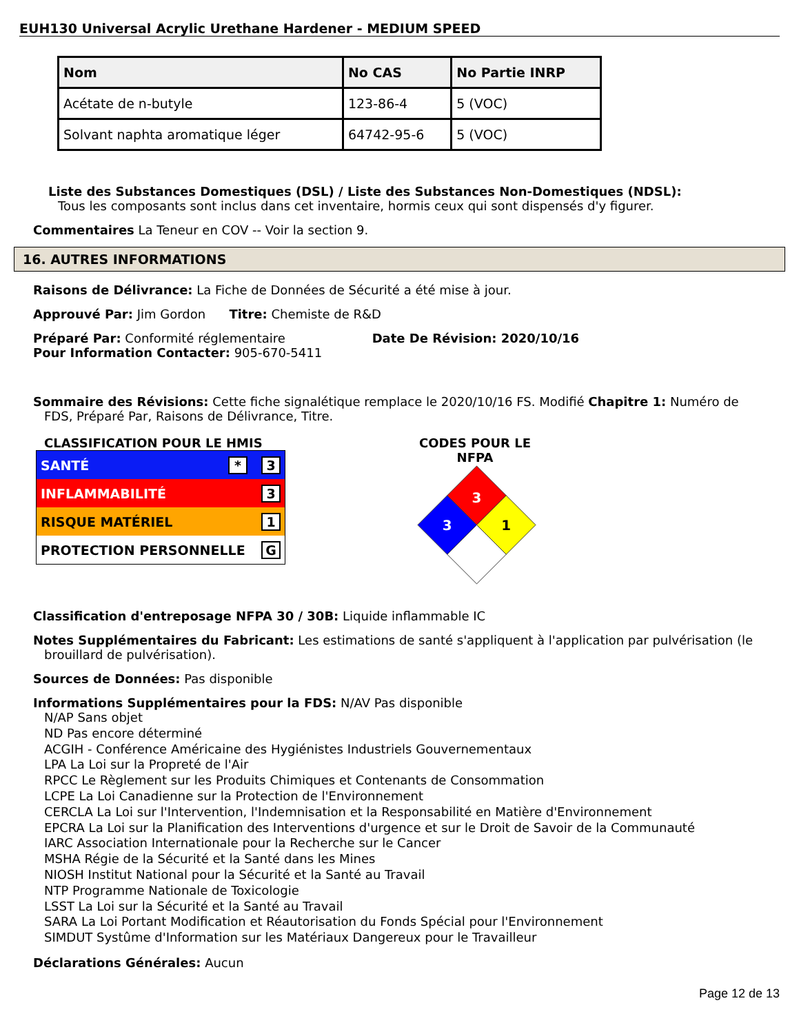EUH130 Universal Acrylic Urethane Hardener - MEDIUM SPEED
| Nom | No CAS | No Partie INRP |
| --- | --- | --- |
| Acétate de n-butyle | 123-86-4 | 5 (VOC) |
| Solvant naphta aromatique léger | 64742-95-6 | 5 (VOC) |
Liste des Substances Domestiques (DSL) / Liste des Substances Non-Domestiques (NDSL):
Tous les composants sont inclus dans cet inventaire, hormis ceux qui sont dispensés d'y figurer.
Commentaires La Teneur en COV -- Voir la section 9.
16. AUTRES INFORMATIONS
Raisons de Délivrance: La Fiche de Données de Sécurité a été mise à jour.
Approuvé Par: Jim Gordon Titre: Chemiste de R&D
Préparé Par: Conformité réglementaire Date De Révision: 2020/10/16
Pour Information Contacter: 905-670-5411
Sommaire des Révisions: Cette fiche signalétique remplace le 2020/10/16 FS. Modifié Chapitre 1: Numéro de
FDS, Préparé Par, Raisons de Délivrance, Titre.
CLASSIFICATION POUR LE HMIS
SANTÉ * 3
INFLAMMABILITÉ 3
RISQUE MATÉRIEL 1
PROTECTION PERSONNELLE G
CODES POUR LE NFPA
3
3
1
Classification d'entreposage NFPA 30 / 30B: Liquide inflammable IC
Notes Supplémentaires du Fabricant: Les estimations de santé s'appliquent à l'application par pulvérisation (le
brouillard de pulvérisation).
Sources de Données: Pas disponible
Informations Supplémentaires pour la FDS: N/AV Pas disponible
N/AP Sans objet
ND Pas encore déterminé
ACGIH - Conférence Américaine des Hygiénistes Industriels Gouvernementaux
LPA La Loi sur la Propreté de l'Air
RPCC Le Règlement sur les Produits Chimiques et Contenants de Consommation
LCPE La Loi Canadienne sur la Protection de l'Environnement
CERCLA La Loi sur l'Intervention, l'Indemnisation et la Responsabilité en Matière d'Environnement
EPCRA La Loi sur la Planification des Interventions d'urgence et sur le Droit de Savoir de la Communauté
IARC Association Internationale pour la Recherche sur le Cancer
MSHA Régie de la Sécurité et la Santé dans les Mines
NIOSH Institut National pour la Sécurité et la Santé au Travail
NTP Programme Nationale de Toxicologie
LSST La Loi sur la Sécurité et la Santé au Travail
SARA La Loi Portant Modification et Réautorisation du Fonds Spécial pour l'Environnement
SIMDUT Systûme d'Information sur les Matériaux Dangereux pour le Travailleur
Déclarations Générales: Aucun
Page 12 de 13